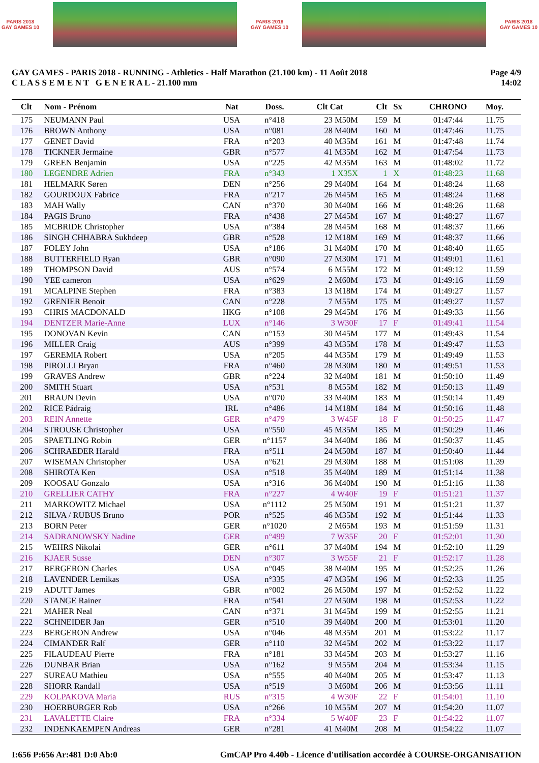PARIS 2018
GAY GAMES 10
PARIS 2018
GAY GAMES 10
PARIS 2018
GAY GAMES 10
GAY GAMES - PARIS 2018 - RUNNING - Athletics - Half Marathon (21.100 km) - 11 Août 2018
C L A S S E M E N T G E N E R A L - 21.100 mm
Page 4/9
14:02
| Clt | Nom - Prénom | Nat | Doss. | Clt Cat | Clt | Sx | CHRONO | Moy. |
| --- | --- | --- | --- | --- | --- | --- | --- | --- |
| 175 | NEUMANN Paul | USA | n°418 | 23 M50M | 159 | M | 01:47:44 | 11.75 |
| 176 | BROWN Anthony | USA | n°081 | 28 M40M | 160 | M | 01:47:46 | 11.75 |
| 177 | GENET David | FRA | n°203 | 40 M35M | 161 | M | 01:47:48 | 11.74 |
| 178 | TICKNER Jermaine | GBR | n°577 | 41 M35M | 162 | M | 01:47:54 | 11.73 |
| 179 | GREEN Benjamin | USA | n°225 | 42 M35M | 163 | M | 01:48:02 | 11.72 |
| 180 | LEGENDRE Adrien | FRA | n°343 | 1 X35X | 1 | X | 01:48:23 | 11.68 |
| 181 | HELMARK Søren | DEN | n°256 | 29 M40M | 164 | M | 01:48:24 | 11.68 |
| 182 | GOURDOUX Fabrice | FRA | n°217 | 26 M45M | 165 | M | 01:48:24 | 11.68 |
| 183 | MAH Wally | CAN | n°370 | 30 M40M | 166 | M | 01:48:26 | 11.68 |
| 184 | PAGIS Bruno | FRA | n°438 | 27 M45M | 167 | M | 01:48:27 | 11.67 |
| 185 | MCBRIDE Christopher | USA | n°384 | 28 M45M | 168 | M | 01:48:37 | 11.66 |
| 186 | SINGH CHHABRA Sukhdeep | GBR | n°528 | 12 M18M | 169 | M | 01:48:37 | 11.66 |
| 187 | FOLEY John | USA | n°186 | 31 M40M | 170 | M | 01:48:40 | 11.65 |
| 188 | BUTTERFIELD Ryan | GBR | n°090 | 27 M30M | 171 | M | 01:49:01 | 11.61 |
| 189 | THOMPSON David | AUS | n°574 | 6 M55M | 172 | M | 01:49:12 | 11.59 |
| 190 | YEE cameron | USA | n°629 | 2 M60M | 173 | M | 01:49:16 | 11.59 |
| 191 | MCALPINE Stephen | FRA | n°383 | 13 M18M | 174 | M | 01:49:27 | 11.57 |
| 192 | GRENIER Benoit | CAN | n°228 | 7 M55M | 175 | M | 01:49:27 | 11.57 |
| 193 | CHRIS MACDONALD | HKG | n°108 | 29 M45M | 176 | M | 01:49:33 | 11.56 |
| 194 | DENTZER Marie-Anne | LUX | n°146 | 3 W30F | 17 | F | 01:49:41 | 11.54 |
| 195 | DONOVAN Kevin | CAN | n°153 | 30 M45M | 177 | M | 01:49:43 | 11.54 |
| 196 | MILLER Craig | AUS | n°399 | 43 M35M | 178 | M | 01:49:47 | 11.53 |
| 197 | GEREMIA Robert | USA | n°205 | 44 M35M | 179 | M | 01:49:49 | 11.53 |
| 198 | PIROLLI Bryan | FRA | n°460 | 28 M30M | 180 | M | 01:49:51 | 11.53 |
| 199 | GRAVES Andrew | GBR | n°224 | 32 M40M | 181 | M | 01:50:10 | 11.49 |
| 200 | SMITH Stuart | USA | n°531 | 8 M55M | 182 | M | 01:50:13 | 11.49 |
| 201 | BRAUN Devin | USA | n°070 | 33 M40M | 183 | M | 01:50:14 | 11.49 |
| 202 | RICE Pádraig | IRL | n°486 | 14 M18M | 184 | M | 01:50:16 | 11.48 |
| 203 | REIN Annette | GER | n°479 | 3 W45F | 18 | F | 01:50:25 | 11.47 |
| 204 | STROUSE Christopher | USA | n°550 | 45 M35M | 185 | M | 01:50:29 | 11.46 |
| 205 | SPAETLING Robin | GER | n°1157 | 34 M40M | 186 | M | 01:50:37 | 11.45 |
| 206 | SCHRAEDER Harald | FRA | n°511 | 24 M50M | 187 | M | 01:50:40 | 11.44 |
| 207 | WISEMAN Christopher | USA | n°621 | 29 M30M | 188 | M | 01:51:08 | 11.39 |
| 208 | SHIROTA Ken | USA | n°518 | 35 M40M | 189 | M | 01:51:14 | 11.38 |
| 209 | KOOSAU Gonzalo | USA | n°316 | 36 M40M | 190 | M | 01:51:16 | 11.38 |
| 210 | GRELLIER CATHY | FRA | n°227 | 4 W40F | 19 | F | 01:51:21 | 11.37 |
| 211 | MARKOWITZ Michael | USA | n°1112 | 25 M50M | 191 | M | 01:51:21 | 11.37 |
| 212 | SILVA / RUBUS Bruno | POR | n°525 | 46 M35M | 192 | M | 01:51:44 | 11.33 |
| 213 | BORN Peter | GER | n°1020 | 2 M65M | 193 | M | 01:51:59 | 11.31 |
| 214 | SADRANOWSKY Nadine | GER | n°499 | 7 W35F | 20 | F | 01:52:01 | 11.30 |
| 215 | WEHRS Nikolai | GER | n°611 | 37 M40M | 194 | M | 01:52:10 | 11.29 |
| 216 | KJAER Susse | DEN | n°307 | 3 W55F | 21 | F | 01:52:17 | 11.28 |
| 217 | BERGERON Charles | USA | n°045 | 38 M40M | 195 | M | 01:52:25 | 11.26 |
| 218 | LAVENDER Lemikas | USA | n°335 | 47 M35M | 196 | M | 01:52:33 | 11.25 |
| 219 | ADUTT James | GBR | n°002 | 26 M50M | 197 | M | 01:52:52 | 11.22 |
| 220 | STANGE Rainer | FRA | n°541 | 27 M50M | 198 | M | 01:52:53 | 11.22 |
| 221 | MAHER Neal | CAN | n°371 | 31 M45M | 199 | M | 01:52:55 | 11.21 |
| 222 | SCHNEIDER Jan | GER | n°510 | 39 M40M | 200 | M | 01:53:01 | 11.20 |
| 223 | BERGERON Andrew | USA | n°046 | 48 M35M | 201 | M | 01:53:22 | 11.17 |
| 224 | CIMANDER Ralf | GER | n°110 | 32 M45M | 202 | M | 01:53:22 | 11.17 |
| 225 | FILAUDEAU Pierre | FRA | n°181 | 33 M45M | 203 | M | 01:53:27 | 11.16 |
| 226 | DUNBAR Brian | USA | n°162 | 9 M55M | 204 | M | 01:53:34 | 11.15 |
| 227 | SUREAU Mathieu | USA | n°555 | 40 M40M | 205 | M | 01:53:47 | 11.13 |
| 228 | SHORR Randall | USA | n°519 | 3 M60M | 206 | M | 01:53:56 | 11.11 |
| 229 | KOLPAKOVA Maria | RUS | n°315 | 4 W30F | 22 | F | 01:54:01 | 11.10 |
| 230 | HOERBURGER Rob | USA | n°266 | 10 M55M | 207 | M | 01:54:20 | 11.07 |
| 231 | LAVALETTE Claire | FRA | n°334 | 5 W40F | 23 | F | 01:54:22 | 11.07 |
| 232 | INDENKAEMPEN Andreas | GER | n°281 | 41 M40M | 208 | M | 01:54:22 | 11.07 |
I:656 P:656 Ar:481 D:0 Ab:0 GmCAP Pro 4.40b - Licence d'utilisation accordée à COURSE-ORGANISATION